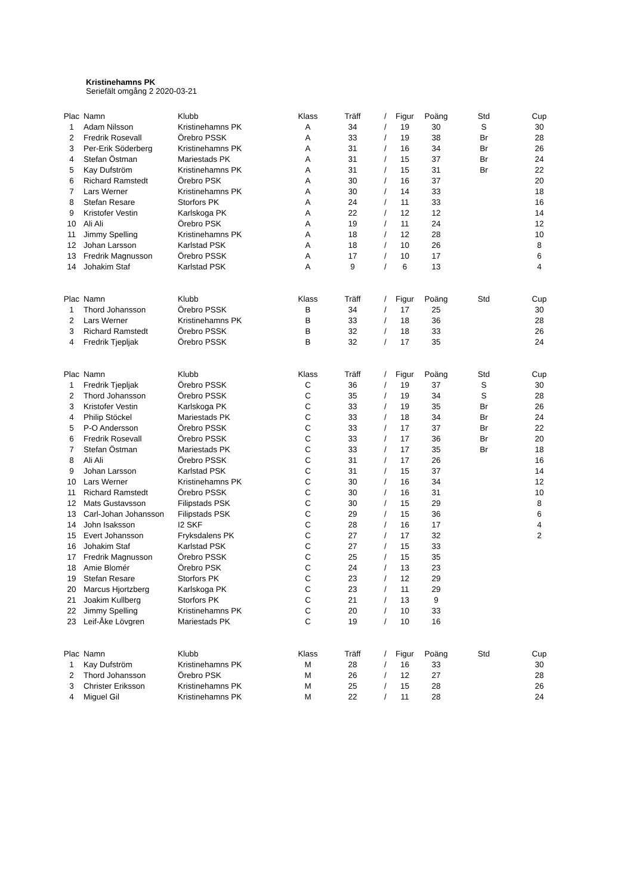Kristinehamns PK
Seriefält omgång 2 2020-03-21
| Plac | Namn | Klubb | Klass | Träff | / | Figur | Poäng | Std | Cup |
| --- | --- | --- | --- | --- | --- | --- | --- | --- | --- |
| 1 | Adam Nilsson | Kristinehamns PK | A | 34 | / | 19 | 30 | S | 30 |
| 2 | Fredrik Rosevall | Örebro PSSK | A | 33 | / | 19 | 38 | Br | 28 |
| 3 | Per-Erik Söderberg | Kristinehamns PK | A | 31 | / | 16 | 34 | Br | 26 |
| 4 | Stefan Östman | Mariestads PK | A | 31 | / | 15 | 37 | Br | 24 |
| 5 | Kay Dufström | Kristinehamns PK | A | 31 | / | 15 | 31 | Br | 22 |
| 6 | Richard Ramstedt | Örebro PSK | A | 30 | / | 16 | 37 | | 20 |
| 7 | Lars Werner | Kristinehamns PK | A | 30 | / | 14 | 33 | | 18 |
| 8 | Stefan Resare | Storfors PK | A | 24 | / | 11 | 33 | | 16 |
| 9 | Kristofer Vestin | Karlskoga PK | A | 22 | / | 12 | 12 | | 14 |
| 10 | Ali Ali | Örebro PSK | A | 19 | / | 11 | 24 | | 12 |
| 11 | Jimmy Spelling | Kristinehamns PK | A | 18 | / | 12 | 28 | | 10 |
| 12 | Johan Larsson | Karlstad PSK | A | 18 | / | 10 | 26 | | 8 |
| 13 | Fredrik Magnusson | Örebro PSSK | A | 17 | / | 10 | 17 | | 6 |
| 14 | Johakim Staf | Karlstad PSK | A | 9 | / | 6 | 13 | | 4 |
| Plac | Namn | Klubb | Klass | Träff | / | Figur | Poäng | Std | Cup |
| 1 | Thord Johansson | Örebro PSSK | B | 34 | / | 17 | 25 | | 30 |
| 2 | Lars Werner | Kristinehamns PK | B | 33 | / | 18 | 36 | | 28 |
| 3 | Richard Ramstedt | Örebro PSSK | B | 32 | / | 18 | 33 | | 26 |
| 4 | Fredrik Tjepljak | Örebro PSSK | B | 32 | / | 17 | 35 | | 24 |
| Plac | Namn | Klubb | Klass | Träff | / | Figur | Poäng | Std | Cup |
| 1 | Fredrik Tjepljak | Örebro PSSK | C | 36 | / | 19 | 37 | S | 30 |
| 2 | Thord Johansson | Örebro PSSK | C | 35 | / | 19 | 34 | S | 28 |
| 3 | Kristofer Vestin | Karlskoga PK | C | 33 | / | 19 | 35 | Br | 26 |
| 4 | Philip Stöckel | Mariestads PK | C | 33 | / | 18 | 34 | Br | 24 |
| 5 | P-O Andersson | Örebro PSSK | C | 33 | / | 17 | 37 | Br | 22 |
| 6 | Fredrik Rosevall | Örebro PSSK | C | 33 | / | 17 | 36 | Br | 20 |
| 7 | Stefan Östman | Mariestads PK | C | 33 | / | 17 | 35 | Br | 18 |
| 8 | Ali Ali | Örebro PSSK | C | 31 | / | 17 | 26 | | 16 |
| 9 | Johan Larsson | Karlstad PSK | C | 31 | / | 15 | 37 | | 14 |
| 10 | Lars Werner | Kristinehamns PK | C | 30 | / | 16 | 34 | | 12 |
| 11 | Richard Ramstedt | Örebro PSSK | C | 30 | / | 16 | 31 | | 10 |
| 12 | Mats Gustavsson | Filipstads PSK | C | 30 | / | 15 | 29 | | 8 |
| 13 | Carl-Johan Johansson | Filipstads PSK | C | 29 | / | 15 | 36 | | 6 |
| 14 | John Isaksson | I2 SKF | C | 28 | / | 16 | 17 | | 4 |
| 15 | Evert Johansson | Fryksdalens PK | C | 27 | / | 17 | 32 | | 2 |
| 16 | Johakim Staf | Karlstad PSK | C | 27 | / | 15 | 33 | | |
| 17 | Fredrik Magnusson | Örebro PSSK | C | 25 | / | 15 | 35 | | |
| 18 | Amie Blomér | Örebro PSK | C | 24 | / | 13 | 23 | | |
| 19 | Stefan Resare | Storfors PK | C | 23 | / | 12 | 29 | | |
| 20 | Marcus Hjortzberg | Karlskoga PK | C | 23 | / | 11 | 29 | | |
| 21 | Joakim Kullberg | Storfors PK | C | 21 | / | 13 | 9 | | |
| 22 | Jimmy Spelling | Kristinehamns PK | C | 20 | / | 10 | 33 | | |
| 23 | Leif-Åke Lövgren | Mariestads PK | C | 19 | / | 10 | 16 | | |
| Plac | Namn | Klubb | Klass | Träff | / | Figur | Poäng | Std | Cup |
| 1 | Kay Dufström | Kristinehamns PK | M | 28 | / | 16 | 33 | | 30 |
| 2 | Thord Johansson | Örebro PSK | M | 26 | / | 12 | 27 | | 28 |
| 3 | Christer Eriksson | Kristinehamns PK | M | 25 | / | 15 | 28 | | 26 |
| 4 | Miguel Gil | Kristinehamns PK | M | 22 | / | 11 | 28 | | 24 |